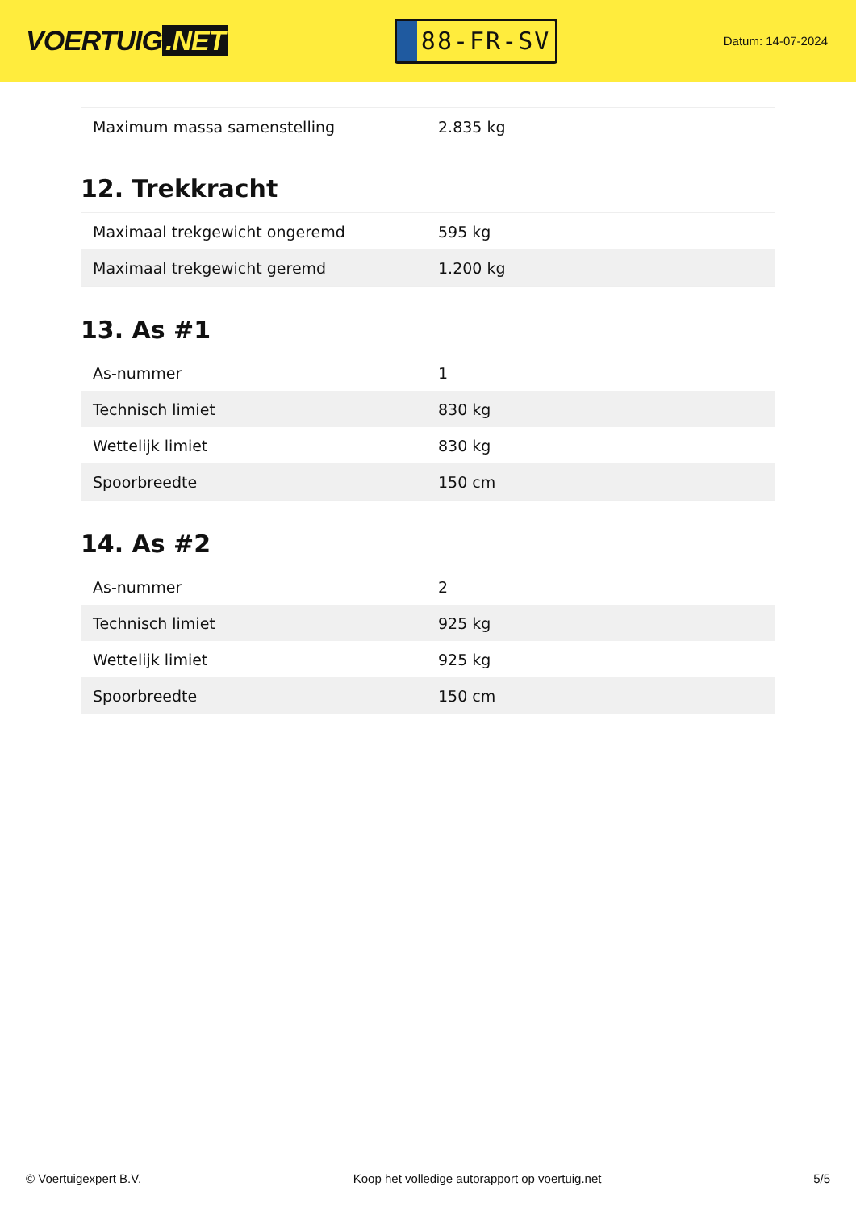VOERTUIG.NET
88-FR-SV
Datum: 14-07-2024
| Maximum massa samenstelling | 2.835 kg |
12. Trekkracht
| Maximaal trekgewicht ongeremd | 595 kg |
| Maximaal trekgewicht geremd | 1.200 kg |
13. As #1
| As-nummer | 1 |
| Technisch limiet | 830 kg |
| Wettelijk limiet | 830 kg |
| Spoorbreedte | 150 cm |
14. As #2
| As-nummer | 2 |
| Technisch limiet | 925 kg |
| Wettelijk limiet | 925 kg |
| Spoorbreedte | 150 cm |
© Voertuigexpert B.V. Koop het volledige autorapport op voertuig.net 5/5